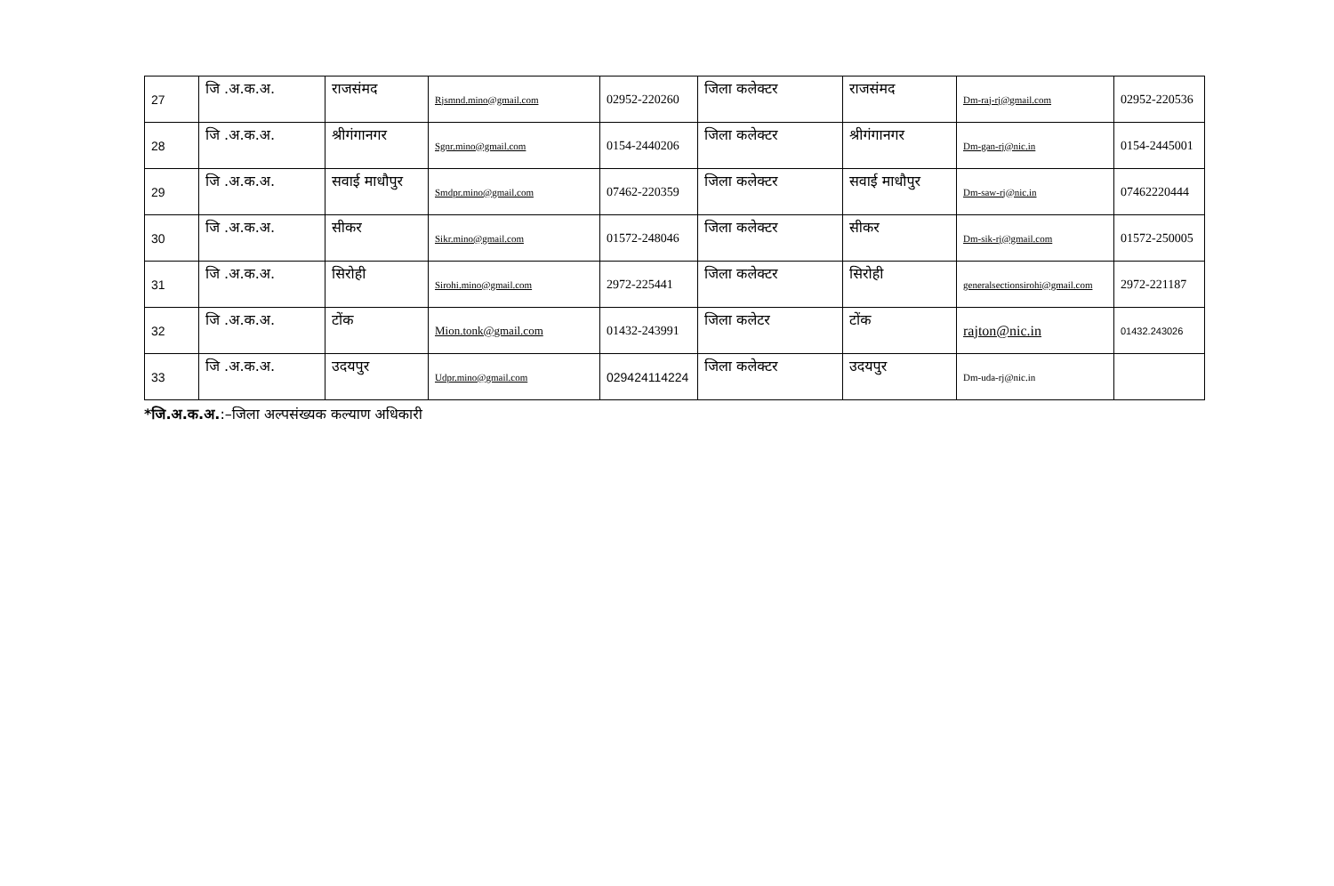| 27 | जि .अ.क.अ. | राजसंमद | Rjsmnd.mino@gmail.com | 02952-220260 | जिला कलेक्टर | राजसंमद | Dm-raj-rj@gmail.com | 02952-220536 |
| 28 | जि .अ.क.अ. | श्रीगंगानगर | Sgnr.mino@gmail.com | 0154-2440206 | जिला कलेक्टर | श्रीगंगानगर | Dm-gan-rj@nic.in | 0154-2445001 |
| 29 | जि .अ.क.अ. | सवाई माधौपुर | Smdpr.mino@gmail.com | 07462-220359 | जिला कलेक्टर | सवाई माधौपुर | Dm-saw-rj@nic.in | 07462220444 |
| 30 | जि .अ.क.अ. | सीकर | Sikr.mino@gmail.com | 01572-248046 | जिला कलेक्टर | सीकर | Dm-sik-rj@gmail.com | 01572-250005 |
| 31 | जि .अ.क.अ. | सिरोही | Sirohi.mino@gmail.com | 2972-225441 | जिला कलेक्टर | सिरोही | generalsectionsirohi@gmail.com | 2972-221187 |
| 32 | जि .अ.क.अ. | टोंक | Mion.tonk@gmail.com | 01432-243991 | जिला कलेटर | टोंक | rajton@nic.in | 01432.243026 |
| 33 | जि .अ.क.अ. | उदयपुर | Udpr.mino@gmail.com | 029424114224 | जिला कलेक्टर | उदयपुर | Dm-uda-rj@nic.in | |
*जि.अ.क.अ.:–जिला अल्पसंख्यक कल्याण अधिकारी